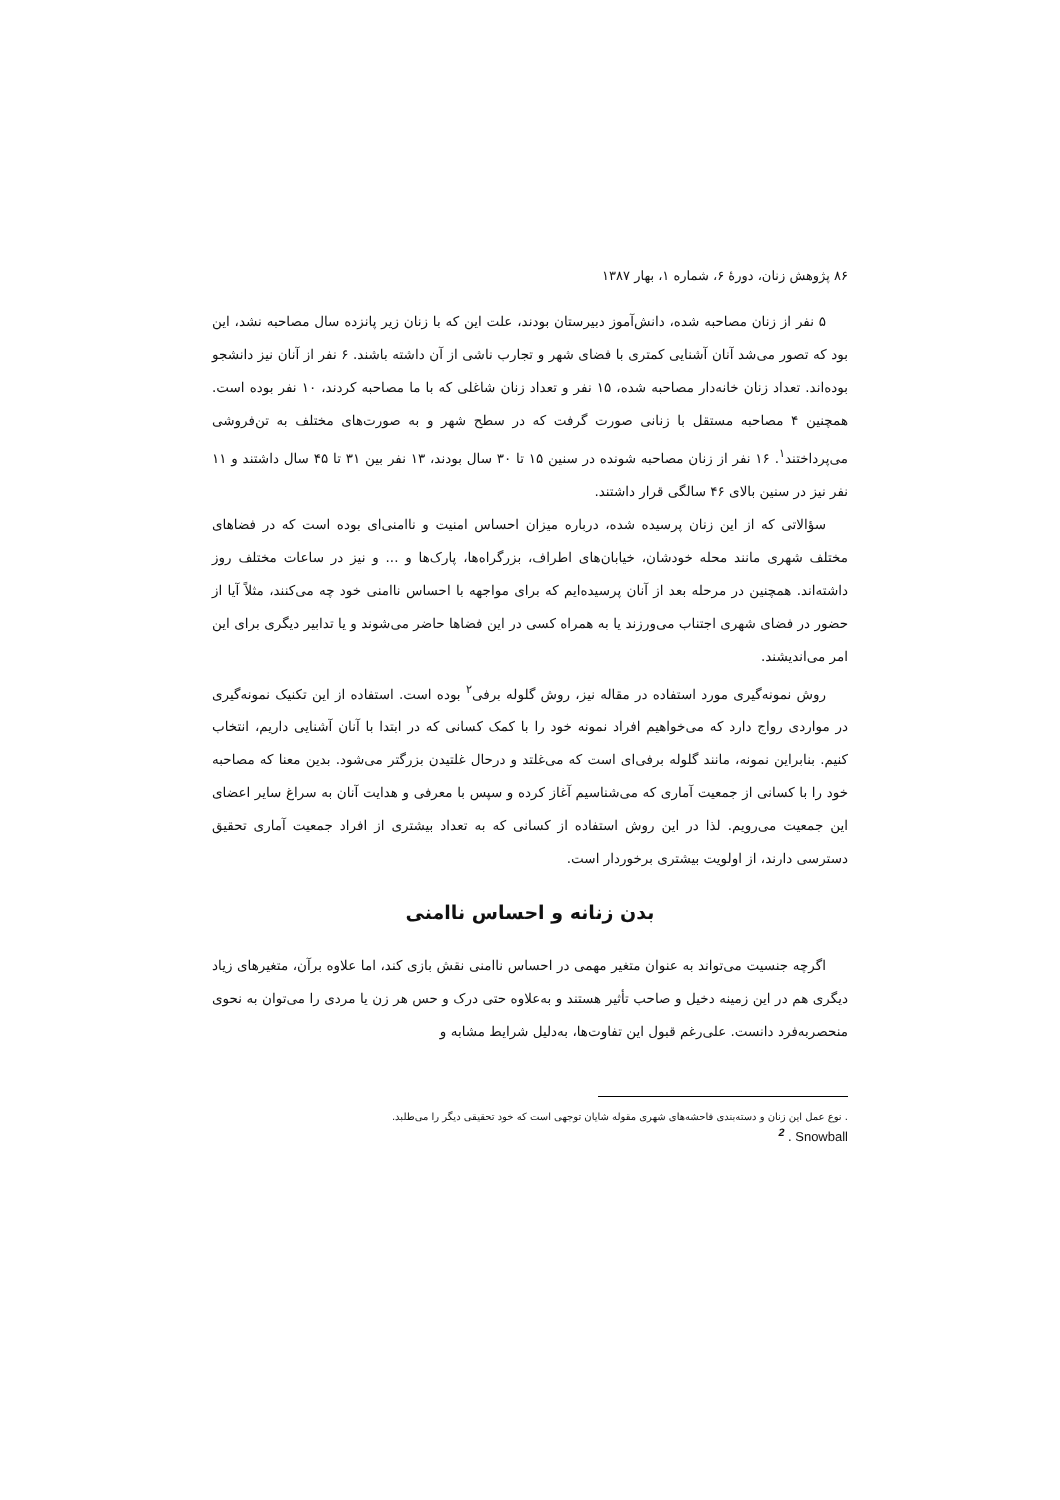۸۶ پژوهش زنان، دورهٔ ۶، شماره ۱، بهار ۱۳۸۷
۵ نفر از زنان مصاحبه شده، دانش‌آموز دبیرستان بودند، علت این که با زنان زیر پانزده سال مصاحبه نشد، این بود که تصور می‌شد آنان آشنایی کمتری با فضای شهر و تجارب ناشی از آن داشته باشند. ۶ نفر از آنان نیز دانشجو بوده‌اند. تعداد زنان خانه‌دار مصاحبه شده، ۱۵ نفر و تعداد زنان شاغلی که با ما مصاحبه کردند، ۱۰ نفر بوده است. همچنین ۴ مصاحبه مستقل با زنانی صورت گرفت که در سطح شهر و به صورت‌های مختلف به تن‌فروشی می‌پرداختند<sup>۱</sup>. ۱۶ نفر از زنان مصاحبه شونده در سنین ۱۵ تا ۳۰ سال بودند، ۱۳ نفر بین ۳۱ تا ۴۵ سال داشتند و ۱۱ نفر نیز در سنین بالای ۴۶ سالگی قرار داشتند.
سؤالاتی که از این زنان پرسیده شده، درباره میزان احساس امنیت و ناامنی‌ای بوده است که در فضاهای مختلف شهری مانند محله خودشان، خیابان‌های اطراف، بزرگراه‌ها، پارک‌ها و ... و نیز در ساعات مختلف روز داشته‌اند. همچنین در مرحله بعد از آنان پرسیده‌ایم که برای مواجهه با احساس ناامنی خود چه می‌کنند، مثلاً آیا از حضور در فضای شهری اجتناب می‌ورزند یا به همراه کسی در این فضاها حاضر می‌شوند و یا تدابیر دیگری برای این امر می‌اندیشند.
روش نمونه‌گیری مورد استفاده در مقاله نیز، روش گلوله برفی<sup>۲</sup> بوده است. استفاده از این تکنیک نمونه‌گیری در مواردی رواج دارد که می‌خواهیم افراد نمونه خود را با کمک کسانی که در ابتدا با آنان آشنایی داریم، انتخاب کنیم. بنابراین نمونه، مانند گلوله برفی‌ای است که می‌غلتد و درحال غلتیدن بزرگتر می‌شود. بدین معنا که مصاحبه خود را با کسانی از جمعیت آماری که می‌شناسیم آغاز کرده و سپس با معرفی و هدایت آنان به سراغ سایر اعضای این جمعیت می‌رویم. لذا در این روش استفاده از کسانی که به تعداد بیشتری از افراد جمعیت آماری تحقیق دسترسی دارند، از اولویت بیشتری برخوردار است.
بدن زنانه و احساس ناامنی
اگرچه جنسیت می‌تواند به عنوان متغیر مهمی در احساس ناامنی نقش بازی کند، اما علاوه برآن، متغیرهای زیاد دیگری هم در این زمینه دخیل و صاحب تأثیر هستند و به‌علاوه حتی درک و حس هر زن یا مردی را می‌توان به نحوی منحصربه‌فرد دانست. علی‌رغم قبول این تفاوت‌ها، به‌دلیل شرایط مشابه و
. نوع عمل این زنان و دسته‌بندی فاحشه‌های شهری مقوله شایان توجهی است که خود تحقیقی دیگر را می‌طلبد.
<sup>2</sup> . Snowball